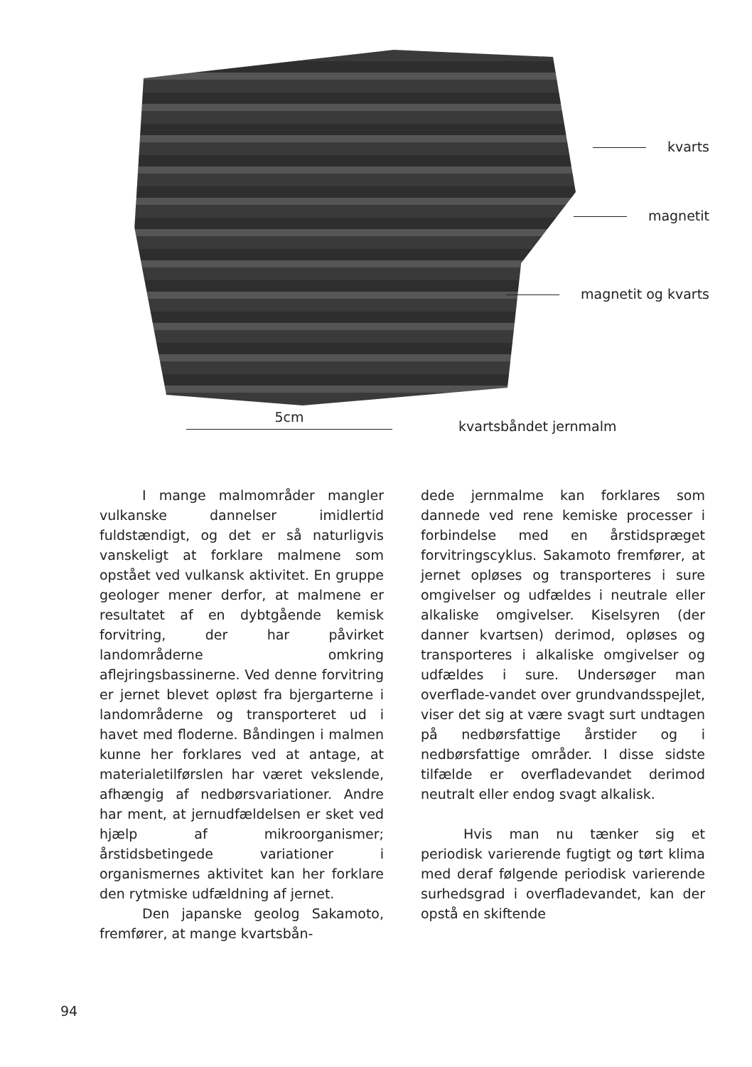kvarts
magnetit
magnetit og kvarts
5cm
kvartsbåndet jernmalm
I mange malmområder mangler vulkanske dannelser imidlertid fuldstændigt, og det er så naturligvis vanskeligt at forklare malmene som opstået ved vulkansk aktivitet. En gruppe geologer mener derfor, at malmene er resultatet af en dybtgående kemisk forvitring, der har påvirket landområderne omkring aflejringsbassinerne. Ved denne forvitring er jernet blevet opløst fra bjergarterne i landområderne og transporteret ud i havet med floderne. Båndingen i malmen kunne her forklares ved at antage, at materialetilførslen har været vekslende, afhængig af nedbørsvariationer. Andre har ment, at jernudfældelsen er sket ved hjælp af mikroorganismer; årstidsbetingede variationer i organismernes aktivitet kan her forklare den rytmiske udfældning af jernet.
Den japanske geolog Sakamoto, fremfører, at mange kvartsbån-
dede jernmalme kan forklares som dannede ved rene kemiske processer i forbindelse med en årstidspræget forvitringscyklus. Sakamoto fremfører, at jernet opløses og transporteres i sure omgivelser og udfældes i neutrale eller alkaliske omgivelser. Kiselsyren (der danner kvartsen) derimod, opløses og transporteres i alkaliske omgivelser og udfældes i sure. Undersøger man overflade-vandet over grundvandsspejlet, viser det sig at være svagt surt undtagen på nedbørsfattige årstider og i nedbørsfattige områder. I disse sidste tilfælde er overfladevandet derimod neutralt eller endog svagt alkalisk.
Hvis man nu tænker sig et periodisk varierende fugtigt og tørt klima med deraf følgende periodisk varierende surhedsgrad i overfladevandet, kan der opstå en skiftende
94